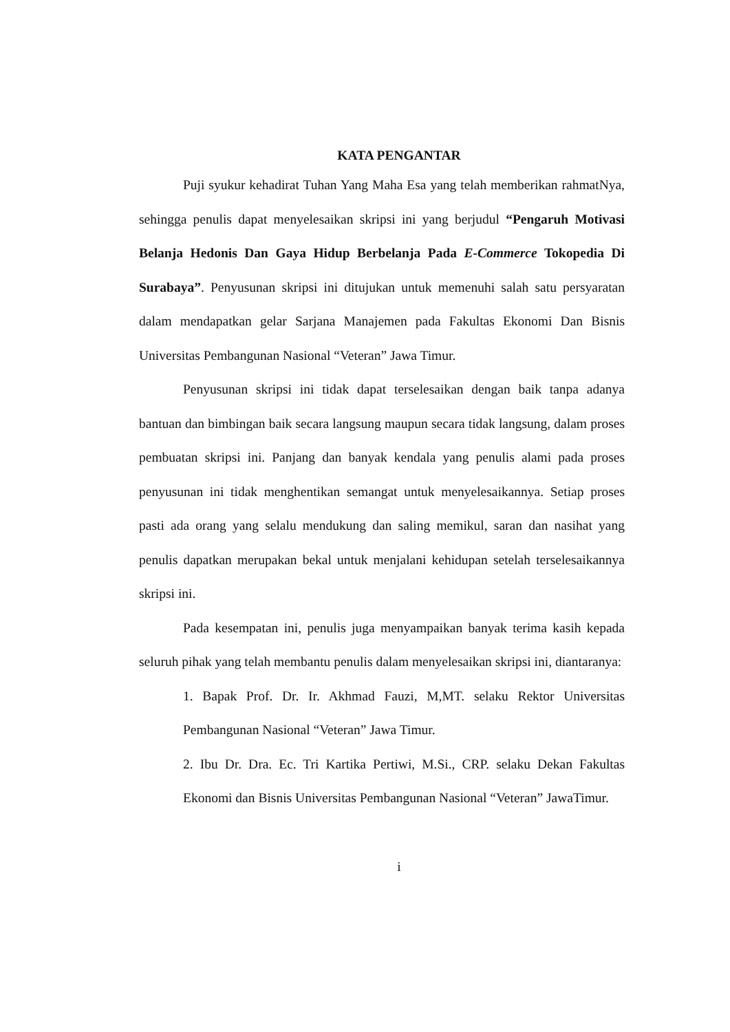KATA PENGANTAR
Puji syukur kehadirat Tuhan Yang Maha Esa yang telah memberikan rahmatNya, sehingga penulis dapat menyelesaikan skripsi ini yang berjudul “Pengaruh Motivasi Belanja Hedonis Dan Gaya Hidup Berbelanja Pada E-Commerce Tokopedia Di Surabaya”. Penyusunan skripsi ini ditujukan untuk memenuhi salah satu persyaratan dalam mendapatkan gelar Sarjana Manajemen pada Fakultas Ekonomi Dan Bisnis Universitas Pembangunan Nasional “Veteran” Jawa Timur.
Penyusunan skripsi ini tidak dapat terselesaikan dengan baik tanpa adanya bantuan dan bimbingan baik secara langsung maupun secara tidak langsung, dalam proses pembuatan skripsi ini. Panjang dan banyak kendala yang penulis alami pada proses penyusunan ini tidak menghentikan semangat untuk menyelesaikannya. Setiap proses pasti ada orang yang selalu mendukung dan saling memikul, saran dan nasihat yang penulis dapatkan merupakan bekal untuk menjalani kehidupan setelah terselesaikannya skripsi ini.
Pada kesempatan ini, penulis juga menyampaikan banyak terima kasih kepada seluruh pihak yang telah membantu penulis dalam menyelesaikan skripsi ini, diantaranya:
1. Bapak Prof. Dr. Ir. Akhmad Fauzi, M,MT. selaku Rektor Universitas Pembangunan Nasional “Veteran” Jawa Timur.
2. Ibu Dr. Dra. Ec. Tri Kartika Pertiwi, M.Si., CRP. selaku Dekan Fakultas Ekonomi dan Bisnis Universitas Pembangunan Nasional “Veteran” JawaTimur.
i